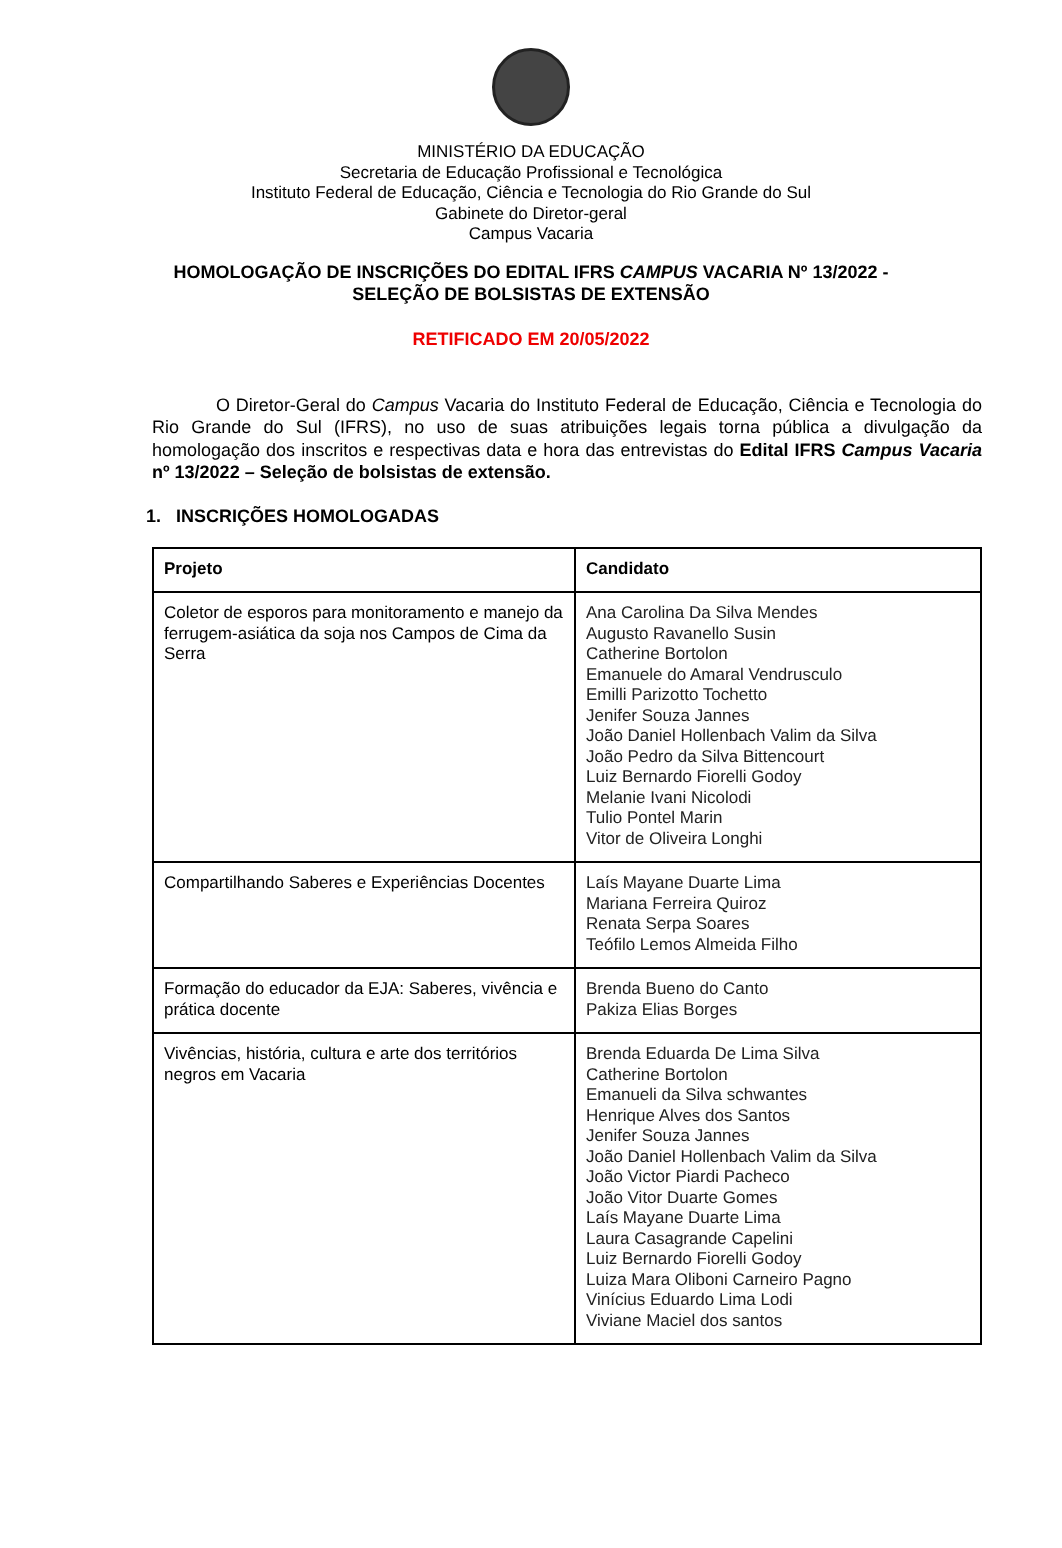MINISTÉRIO DA EDUCAÇÃO
Secretaria de Educação Profissional e Tecnológica
Instituto Federal de Educação, Ciência e Tecnologia do Rio Grande do Sul
Gabinete do Diretor-geral
Campus Vacaria
HOMOLOGAÇÃO DE INSCRIÇÕES DO EDITAL IFRS CAMPUS VACARIA Nº 13/2022 -
SELEÇÃO DE BOLSISTAS DE EXTENSÃO
RETIFICADO EM 20/05/2022
O Diretor-Geral do Campus Vacaria do Instituto Federal de Educação, Ciência e Tecnologia do Rio Grande do Sul (IFRS), no uso de suas atribuições legais torna pública a divulgação da homologação dos inscritos e respectivas data e hora das entrevistas do Edital IFRS Campus Vacaria nº 13/2022 – Seleção de bolsistas de extensão.
1. INSCRIÇÕES HOMOLOGADAS
| Projeto | Candidato |
| --- | --- |
| Coletor de esporos para monitoramento e manejo da ferrugem-asiática da soja nos Campos de Cima da Serra | Ana Carolina Da Silva Mendes Augusto Ravanello Susin Catherine Bortolon Emanuele do Amaral Vendrusculo Emilli Parizotto Tochetto Jenifer Souza Jannes João Daniel Hollenbach Valim da Silva João Pedro da Silva Bittencourt Luiz Bernardo Fiorelli Godoy Melanie Ivani Nicolodi Tulio Pontel Marin Vitor de Oliveira Longhi |
| Compartilhando Saberes e Experiências Docentes | Laís Mayane Duarte Lima Mariana Ferreira Quiroz Renata Serpa Soares Teófilo Lemos Almeida Filho |
| Formação do educador da EJA: Saberes, vivência e prática docente | Brenda Bueno do Canto Pakiza Elias Borges |
| Vivências, história, cultura e arte dos territórios negros em Vacaria | Brenda Eduarda De Lima Silva Catherine Bortolon Emanueli da Silva schwantes Henrique Alves dos Santos Jenifer Souza Jannes João Daniel Hollenbach Valim da Silva João Victor Piardi Pacheco João Vitor Duarte Gomes Laís Mayane Duarte Lima Laura Casagrande Capelini Luiz Bernardo Fiorelli Godoy Luiza Mara Oliboni Carneiro Pagno Vinícius Eduardo Lima Lodi Viviane Maciel dos santos |